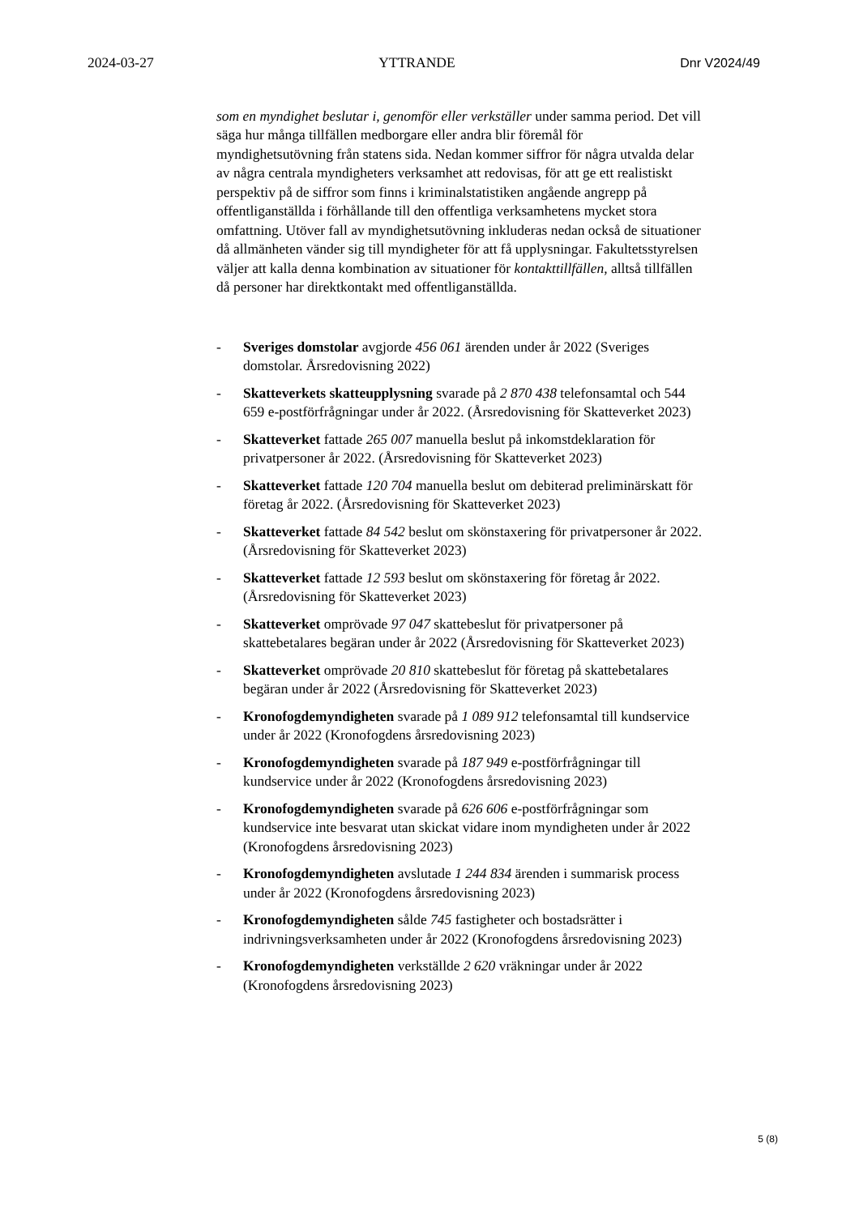2024-03-27 YTTRANDE Dnr V2024/49
som en myndighet beslutar i, genomför eller verkställer under samma period. Det vill säga hur många tillfällen medborgare eller andra blir föremål för myndighetsutövning från statens sida. Nedan kommer siffror för några utvalda delar av några centrala myndigheters verksamhet att redovisas, för att ge ett realistiskt perspektiv på de siffror som finns i kriminalstatistiken angående angrepp på offentliganställda i förhållande till den offentliga verksamhetens mycket stora omfattning. Utöver fall av myndighetsutövning inkluderas nedan också de situationer då allmänheten vänder sig till myndigheter för att få upplysningar. Fakultetsstyrelsen väljer att kalla denna kombination av situationer för kontakttillfällen, alltså tillfällen då personer har direktkontakt med offentliganställda.
- Sveriges domstolar avgjorde 456 061 ärenden under år 2022 (Sveriges domstolar. Årsredovisning 2022)
- Skatteverkets skatteupplysning svarade på 2 870 438 telefonsamtal och 544 659 e-postförfrågningar under år 2022. (Årsredovisning för Skatteverket 2023)
- Skatteverket fattade 265 007 manuella beslut på inkomstdeklaration för privatpersoner år 2022. (Årsredovisning för Skatteverket 2023)
- Skatteverket fattade 120 704 manuella beslut om debiterad preliminärskatt för företag år 2022. (Årsredovisning för Skatteverket 2023)
- Skatteverket fattade 84 542 beslut om skönstaxering för privatpersoner år 2022. (Årsredovisning för Skatteverket 2023)
- Skatteverket fattade 12 593 beslut om skönstaxering för företag år 2022. (Årsredovisning för Skatteverket 2023)
- Skatteverket omprövade 97 047 skattebeslut för privatpersoner på skattebetalares begäran under år 2022 (Årsredovisning för Skatteverket 2023)
- Skatteverket omprövade 20 810 skattebeslut för företag på skattebetalares begäran under år 2022 (Årsredovisning för Skatteverket 2023)
- Kronofogdemyndigheten svarade på 1 089 912 telefonsamtal till kundservice under år 2022 (Kronofogdens årsredovisning 2023)
- Kronofogdemyndigheten svarade på 187 949 e-postförfrågningar till kundservice under år 2022 (Kronofogdens årsredovisning 2023)
- Kronofogdemyndigheten svarade på 626 606 e-postförfrågningar som kundservice inte besvarat utan skickat vidare inom myndigheten under år 2022 (Kronofogdens årsredovisning 2023)
- Kronofogdemyndigheten avslutade 1 244 834 ärenden i summarisk process under år 2022 (Kronofogdens årsredovisning 2023)
- Kronofogdemyndigheten sålde 745 fastigheter och bostadsrätter i indrivningsverksamheten under år 2022 (Kronofogdens årsredovisning 2023)
- Kronofogdemyndigheten verkställde 2 620 vräkningar under år 2022 (Kronofogdens årsredovisning 2023)
5 (8)